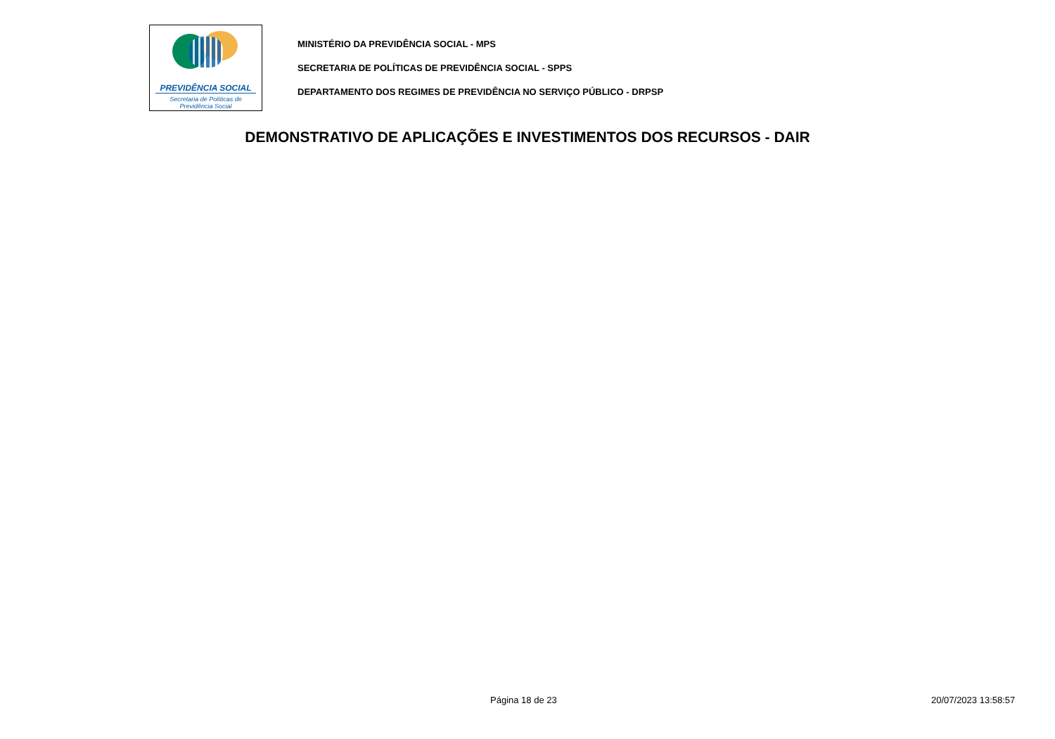PREVIDÊNCIA SOCIAL
Secretaria de Políticas de
Previdência Social
MINISTÉRIO DA PREVIDÊNCIA SOCIAL - MPS
SECRETARIA DE POLÍTICAS DE PREVIDÊNCIA SOCIAL - SPPS
DEPARTAMENTO DOS REGIMES DE PREVIDÊNCIA NO SERVIÇO PÚBLICO - DRPSP
DEMONSTRATIVO DE APLICAÇÕES E INVESTIMENTOS DOS RECURSOS - DAIR
Página 18 de 23 20/07/2023 13:58:57